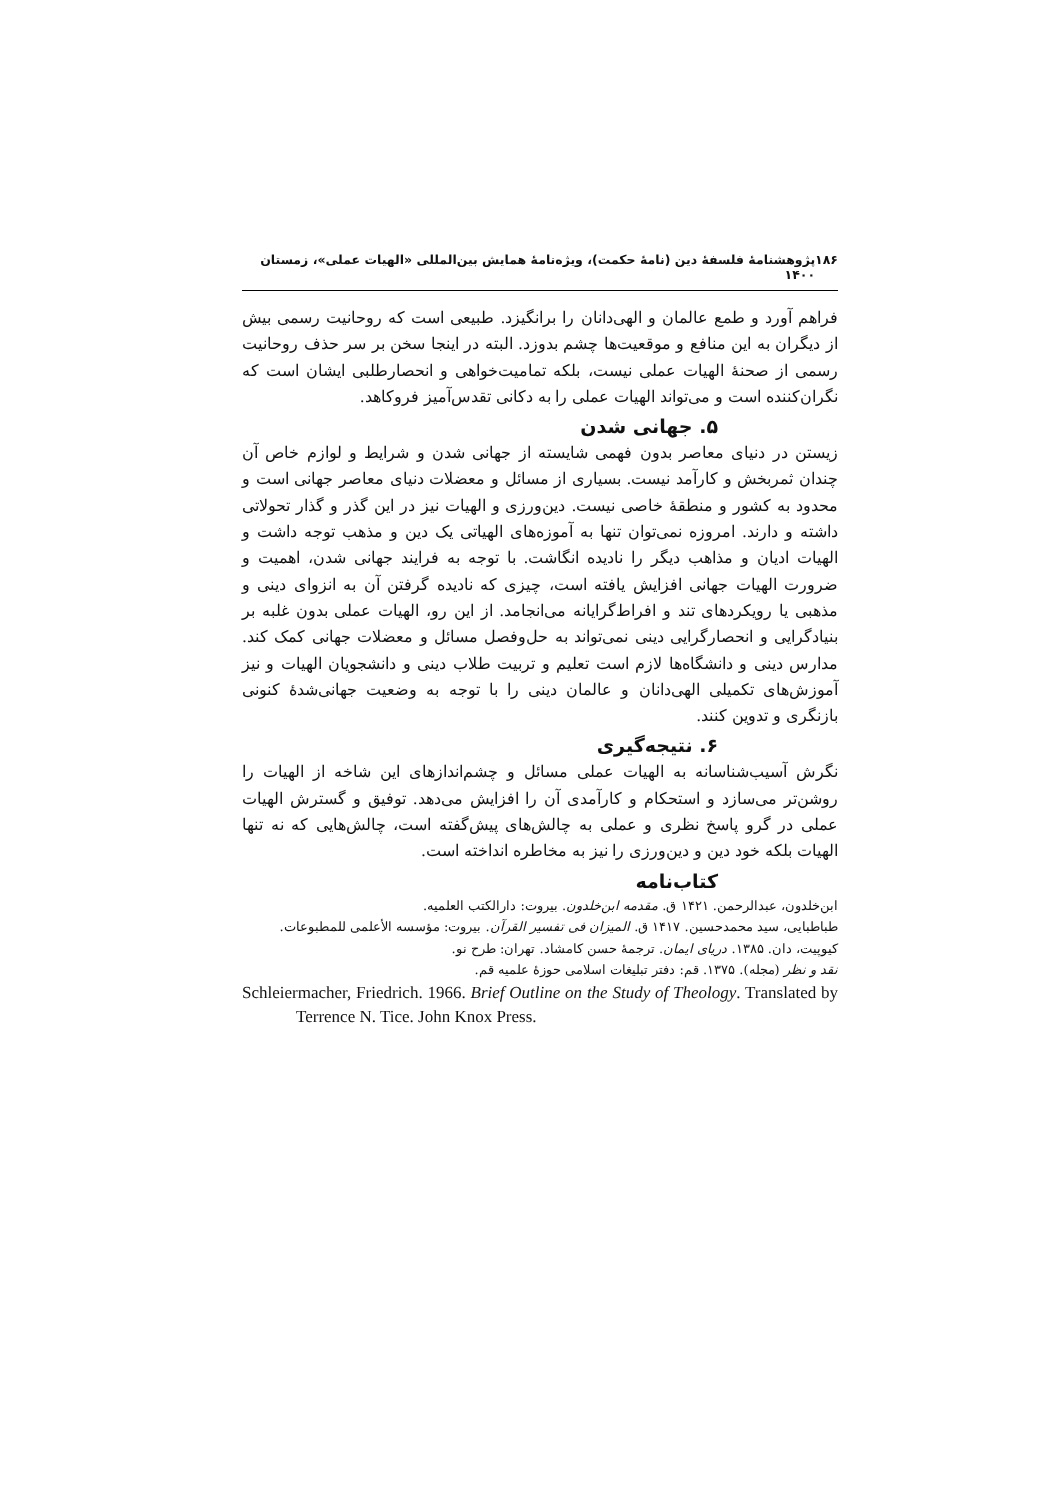۱۸۶ پژوهشنامهٔ فلسفهٔ دین (نامهٔ حکمت)، ویژه‌نامهٔ همایش بین‌المللی «الهیات عملی»، زمستان ۱۴۰۰
فراهم آورد و طمع عالمان و الهی‌دانان را برانگیزد. طبیعی است که روحانیت رسمی بیش از دیگران به این منافع و موقعیت‌ها چشم بدوزد. البته در اینجا سخن بر سر حذف روحانیت رسمی از صحنهٔ الهیات عملی نیست، بلکه تمامیت‌خواهی و انحصارطلبی ایشان است که نگران‌کننده است و می‌تواند الهیات عملی را به دکانی تقدس‌آمیز فروکاهد.
۵. جهانی شدن
زیستن در دنیای معاصر بدون فهمی شایسته از جهانی شدن و شرایط و لوازم خاص آن چندان ثمربخش و کارآمد نیست. بسیاری از مسائل و معضلات دنیای معاصر جهانی است و محدود به کشور و منطقهٔ خاصی نیست. دین‌ورزی و الهیات نیز در این گذر و گذار تحولاتی داشته و دارند. امروزه نمی‌توان تنها به آموزه‌های الهیاتی یک دین و مذهب توجه داشت و الهیات ادیان و مذاهب دیگر را نادیده انگاشت. با توجه به فرایند جهانی شدن، اهمیت و ضرورت الهیات جهانی افزایش یافته است، چیزی که نادیده گرفتن آن به انزوای دینی و مذهبی یا رویکردهای تند و افراط‌گرایانه می‌انجامد. از این رو، الهیات عملی بدون غلبه بر بنیادگرایی و انحصارگرایی دینی نمی‌تواند به حل‌وفصل مسائل و معضلات جهانی کمک کند. مدارس دینی و دانشگاه‌ها لازم است تعلیم و تربیت طلاب دینی و دانشجویان الهیات و نیز آموزش‌های تکمیلی الهی‌دانان و عالمان دینی را با توجه به وضعیت جهانی‌شدهٔ کنونی بازنگری و تدوین کنند.
۶. نتیجه‌گیری
نگرش آسیب‌شناسانه به الهیات عملی مسائل و چشم‌اندازهای این شاخه از الهیات را روشن‌تر می‌سازد و استحکام و کارآمدی آن را افزایش می‌دهد. توفیق و گسترش الهیات عملی در گرو پاسخ نظری و عملی به چالش‌های پیش‌گفته است، چالش‌هایی که نه تنها الهیات بلکه خود دین و دین‌ورزی را نیز به مخاطره انداخته است.
کتاب‌نامه
ابن‌خلدون، عبدالرحمن. ۱۴۲۱ ق. مقدمه ابن‌خلدون. بیروت: دارالکتب العلمیه.
طباطبایی، سید محمدحسین. ۱۴۱۷ ق. المیزان فی تفسیر القرآن. بیروت: مؤسسه الأعلمی للمطبوعات.
کیوپیت، دان. ۱۳۸۵. دریای ایمان. ترجمهٔ حسن کامشاد. تهران: طرح نو.
نقد و نظر (مجله). ۱۳۷۵. قم: دفتر تبلیغات اسلامی حوزهٔ علمیه قم.
Schleiermacher, Friedrich. 1966. Brief Outline on the Study of Theology. Translated by Terrence N. Tice. John Knox Press.